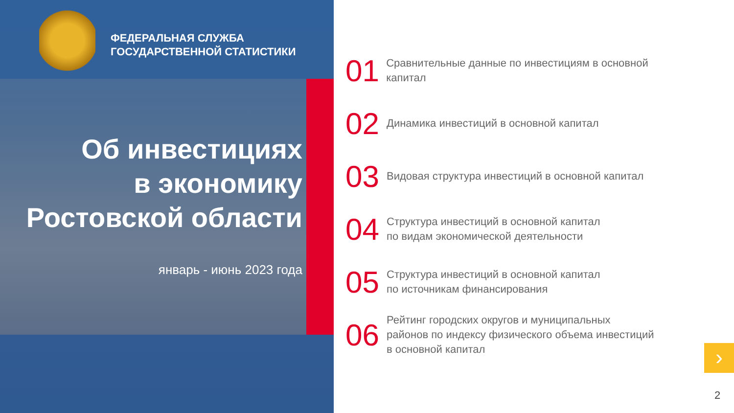ФЕДЕРАЛЬНАЯ СЛУЖБА
ГОСУДАРСТВЕННОЙ СТАТИСТИКИ
Об инвестициях
в экономику
Ростовской области
январь - июнь 2023 года
01 Сравнительные данные по инвестициям в основной капитал
02 Динамика инвестиций в основной капитал
03 Видовая структура инвестиций в основной капитал
04 Структура инвестиций в основной капитал
по видам экономической деятельности
05 Структура инвестиций в основной капитал
по источникам финансирования
06 Рейтинг городских округов и муниципальных
районов по индексу физического объема инвестиций
в основной капитал
›
2